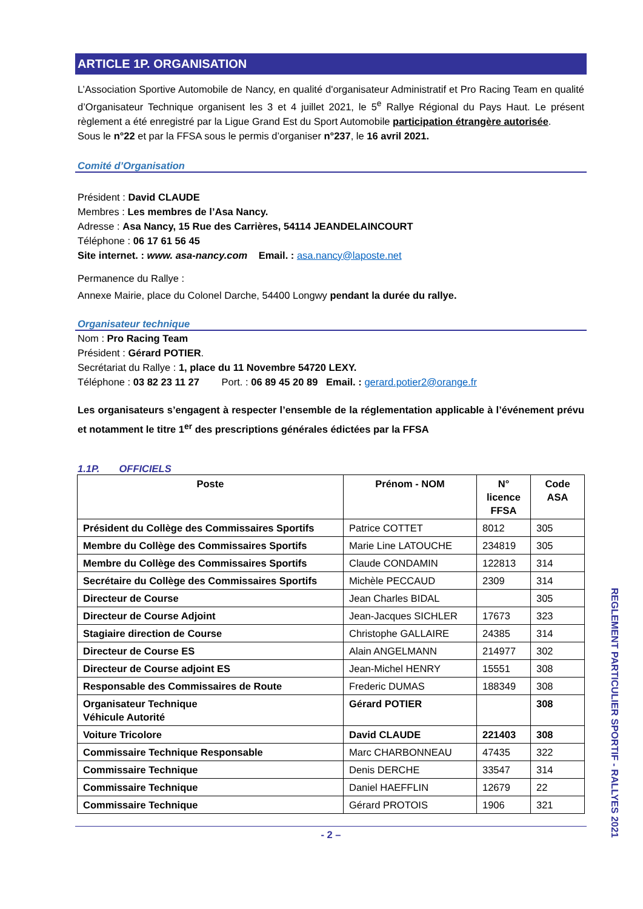ARTICLE 1P. ORGANISATION
L’Association Sportive Automobile de Nancy, en qualité d'organisateur Administratif et Pro Racing Team en qualité d’Organisateur Technique organisent les 3 et 4 juillet 2021, le 5<sup>e</sup> Rallye Régional du Pays Haut. Le présent règlement a été enregistré par la Ligue Grand Est du Sport Automobile participation étrangère autorisée.
Sous le n°22 et par la FFSA sous le permis d’organiser n°237, le 16 avril 2021.
Comité d’Organisation
Président : David CLAUDE
Membres : Les membres de l’Asa Nancy.
Adresse : Asa Nancy, 15 Rue des Carrières, 54114 JEANDELAINCOURT
Téléphone : 06 17 61 56 45
Site internet. : www. asa-nancy.com Email. : asa.nancy@laposte.net
Permanence du Rallye :
Annexe Mairie, place du Colonel Darche, 54400 Longwy pendant la durée du rallye.
Organisateur technique
Nom : Pro Racing Team
Président : Gérard POTIER.
Secrétariat du Rallye : 1, place du 11 Novembre 54720 LEXY.
Téléphone : 03 82 23 11 27 Port. : 06 89 45 20 89 Email. : gerard.potier2@orange.fr
Les organisateurs s’engagent à respecter l’ensemble de la réglementation applicable à l’événement prévu et notamment le titre 1<sup>er</sup> des prescriptions générales édictées par la FFSA
1.1P. OFFICIELS
| Poste | Prénom - NOM | N° licence FFSA | Code ASA |
| --- | --- | --- | --- |
| Président du Collège des Commissaires Sportifs | Patrice COTTET | 8012 | 305 |
| Membre du Collège des Commissaires Sportifs | Marie Line LATOUCHE | 234819 | 305 |
| Membre du Collège des Commissaires Sportifs | Claude CONDAMIN | 122813 | 314 |
| Secrétaire du Collège des Commissaires Sportifs | Michèle PECCAUD | 2309 | 314 |
| Directeur de Course | Jean Charles BIDAL | | 305 |
| Directeur de Course Adjoint | Jean-Jacques SICHLER | 17673 | 323 |
| Stagiaire direction de Course | Christophe GALLAIRE | 24385 | 314 |
| Directeur de Course ES | Alain ANGELMANN | 214977 | 302 |
| Directeur de Course adjoint ES | Jean-Michel HENRY | 15551 | 308 |
| Responsable des Commissaires de Route | Frederic DUMAS | 188349 | 308 |
| Organisateur Technique Véhicule Autorité | Gérard POTIER | | 308 |
| Voiture Tricolore | David CLAUDE | 221403 | 308 |
| Commissaire Technique Responsable | Marc CHARBONNEAU | 47435 | 322 |
| Commissaire Technique | Denis DERCHE | 33547 | 314 |
| Commissaire Technique | Daniel HAEFFLIN | 12679 | 22 |
| Commissaire Technique | Gérard PROTOIS | 1906 | 321 |
- 2 –
REGLEMENT PARTICULIER SPORTIF - RALLYES 2021